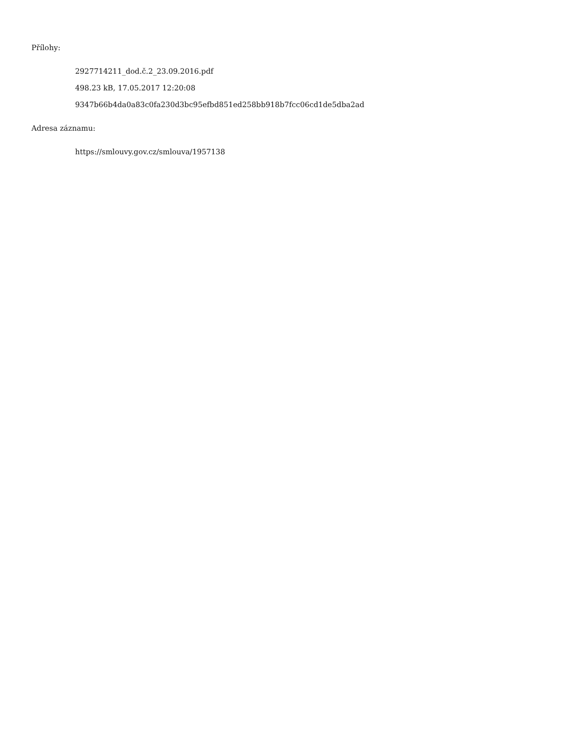Přílohy:
2927714211_dod.č.2_23.09.2016.pdf
498.23 kB, 17.05.2017 12:20:08
9347b66b4da0a83c0fa230d3bc95efbd851ed258bb918b7fcc06cd1de5dba2ad
Adresa záznamu:
https://smlouvy.gov.cz/smlouva/1957138